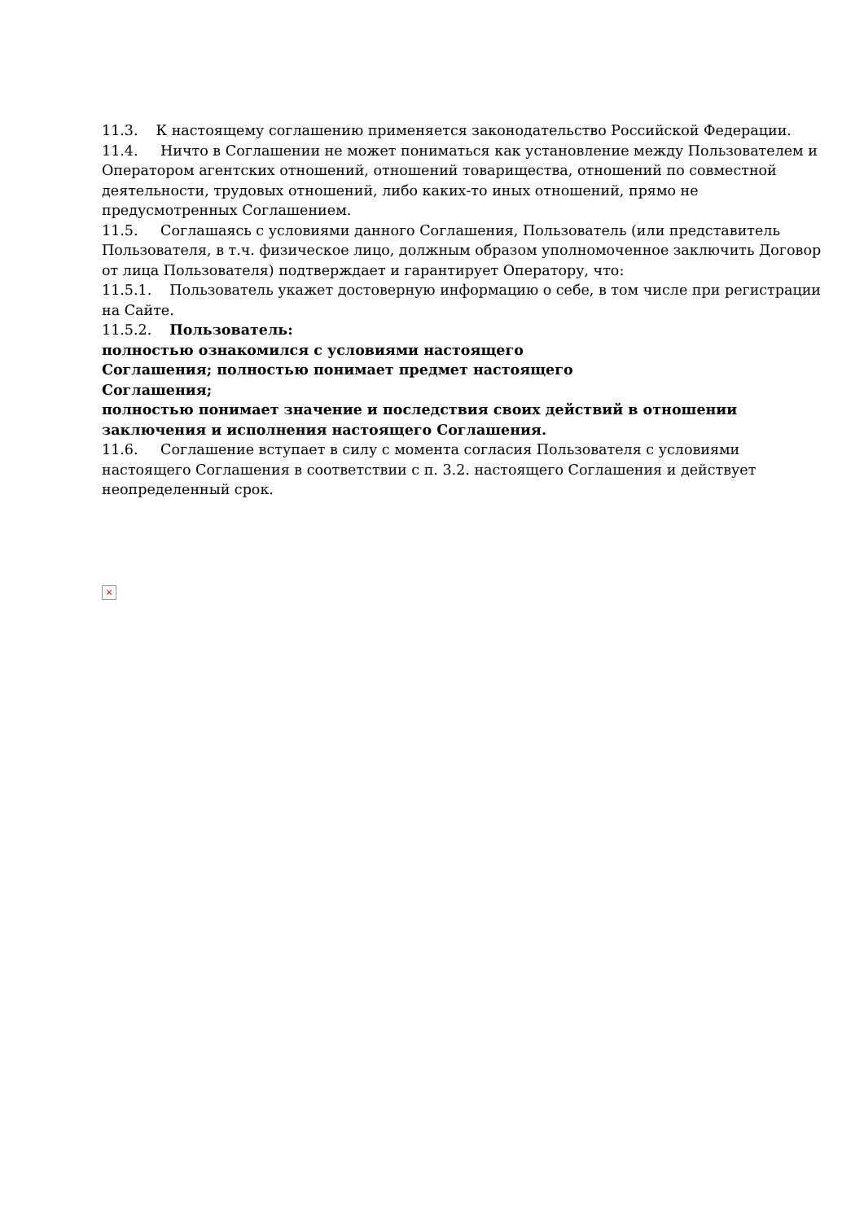11.3. К настоящему соглашению применяется законодательство Российской Федерации.
11.4. Ничто в Соглашении не может пониматься как установление между Пользователем и Оператором агентских отношений, отношений товарищества, отношений по совместной деятельности, трудовых отношений, либо каких-то иных отношений, прямо не предусмотренных Соглашением.
11.5. Соглашаясь с условиями данного Соглашения, Пользователь (или представитель Пользователя, в т.ч. физическое лицо, должным образом уполномоченное заключить Договор от лица Пользователя) подтверждает и гарантирует Оператору, что:
11.5.1. Пользователь укажет достоверную информацию о себе, в том числе при регистрации на Сайте.
11.5.2. Пользователь:
полностью ознакомился с условиями настоящего
Соглашения; полностью понимает предмет настоящего
Соглашения;
полностью понимает значение и последствия своих действий в отношении заключения и исполнения настоящего Соглашения.
11.6. Соглашение вступает в силу с момента согласия Пользователя с условиями настоящего Соглашения в соответствии с п. 3.2. настоящего Соглашения и действует неопределенный срок.
×